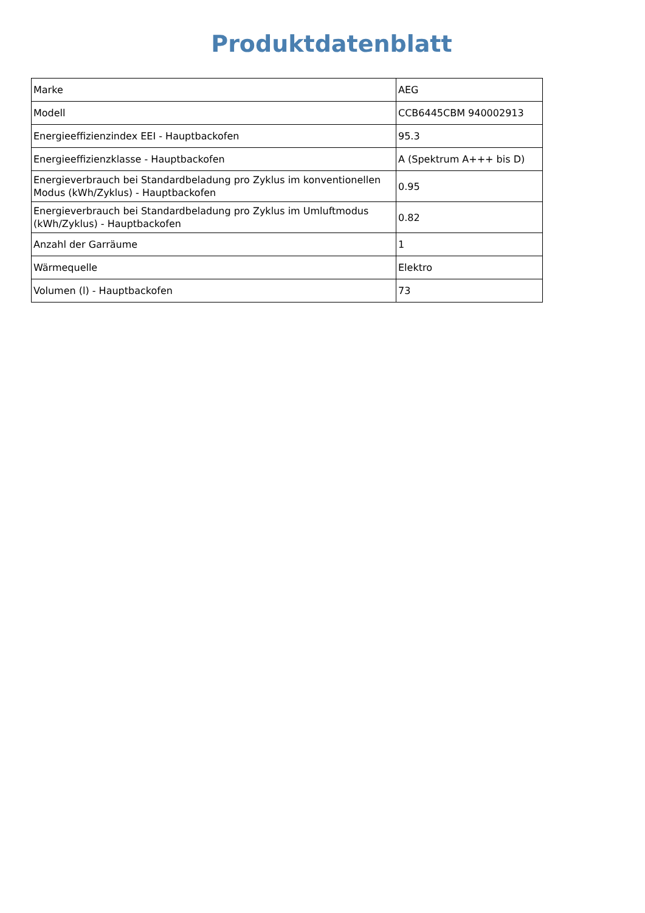Produktdatenblatt
| Marke | AEG |
| Modell | CCB6445CBM 940002913 |
| Energieeffizienzindex EEI - Hauptbackofen | 95.3 |
| Energieeffizienzklasse - Hauptbackofen | A (Spektrum A+++ bis D) |
| Energieverbrauch bei Standardbeladung pro Zyklus im konventionellen Modus (kWh/Zyklus) - Hauptbackofen | 0.95 |
| Energieverbrauch bei Standardbeladung pro Zyklus im Umluftmodus (kWh/Zyklus) - Hauptbackofen | 0.82 |
| Anzahl der Garräume | 1 |
| Wärmequelle | Elektro |
| Volumen (l) - Hauptbackofen | 73 |